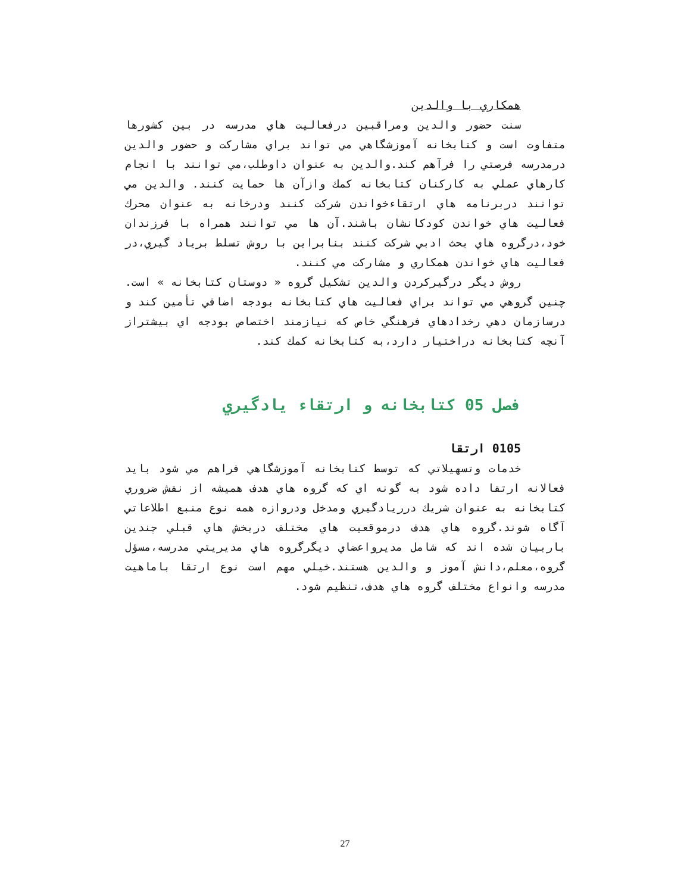همكاري با والدين
سنت حضور والدين ومراقبين درفعاليت هاي مدرسه در بين كشورها متفاوت است و كتابخانه آموزشگاهي مي تواند براي مشاركت و حضور والدين درمدرسه فرصتي را فرآهم كند.والدين به عنوان داوطلب،مي توانند با انجام كارهاي عملي به كاركنان كتابخانه كمك وازآن ها حمايت كنند. والدين مي توانند دربرنامه هاي ارتقاءخواندن شركت كنند ودرخانه به عنوان محرك فعاليت هاي خواندن كودكانشان باشند.آن ها مي توانند همراه با فرزندان خود،درگروه هاي بحث ادبي شركت كنند بنابراين با روش تسلط برياد گيري،در فعاليت هاي خواندن همكاري و مشاركت مي كنند.
روش ديگر درگيركردن والدين تشكيل گروه « دوستان كتابخانه » است. چنين گروهي مي تواند براي فعاليت هاي كتابخانه بودجه اضافي تأمين كند و درسازمان دهي رخدادهاي فرهنگي خاص كه نيازمند اختصاص بودجه اي بيشتراز آنچه كتابخانه دراختيار دارد،به كتابخانه كمك كند.
فصل 05 كتابخانه و ارتقاء يادگيري
0105 ارتقا
خدمات وتسهيلاتي كه توسط كتابخانه آموزشگاهي فراهم مي شود بايد فعالانه ارتقا داده شود به گونه اي كه گروه هاي هدف هميشه از نقش ضروري كتابخانه به عنوان شريك درريادگيري ومدخل ودروازه همه نوع منبع اطلاعاتي آگاه شوند.گروه هاي هدف درموقعيت هاي مختلف دربخش هاي قبلي چندين باربيان شده اند كه شامل مديرواعضاي ديگرگروه هاي مديريتي مدرسه،مسؤل گروه،معلم،دانش آموز و والدين هستند.خيلي مهم است نوع ارتقا باماهيت مدرسه وانواع مختلف گروه هاي هدف،تنظيم شود.
27